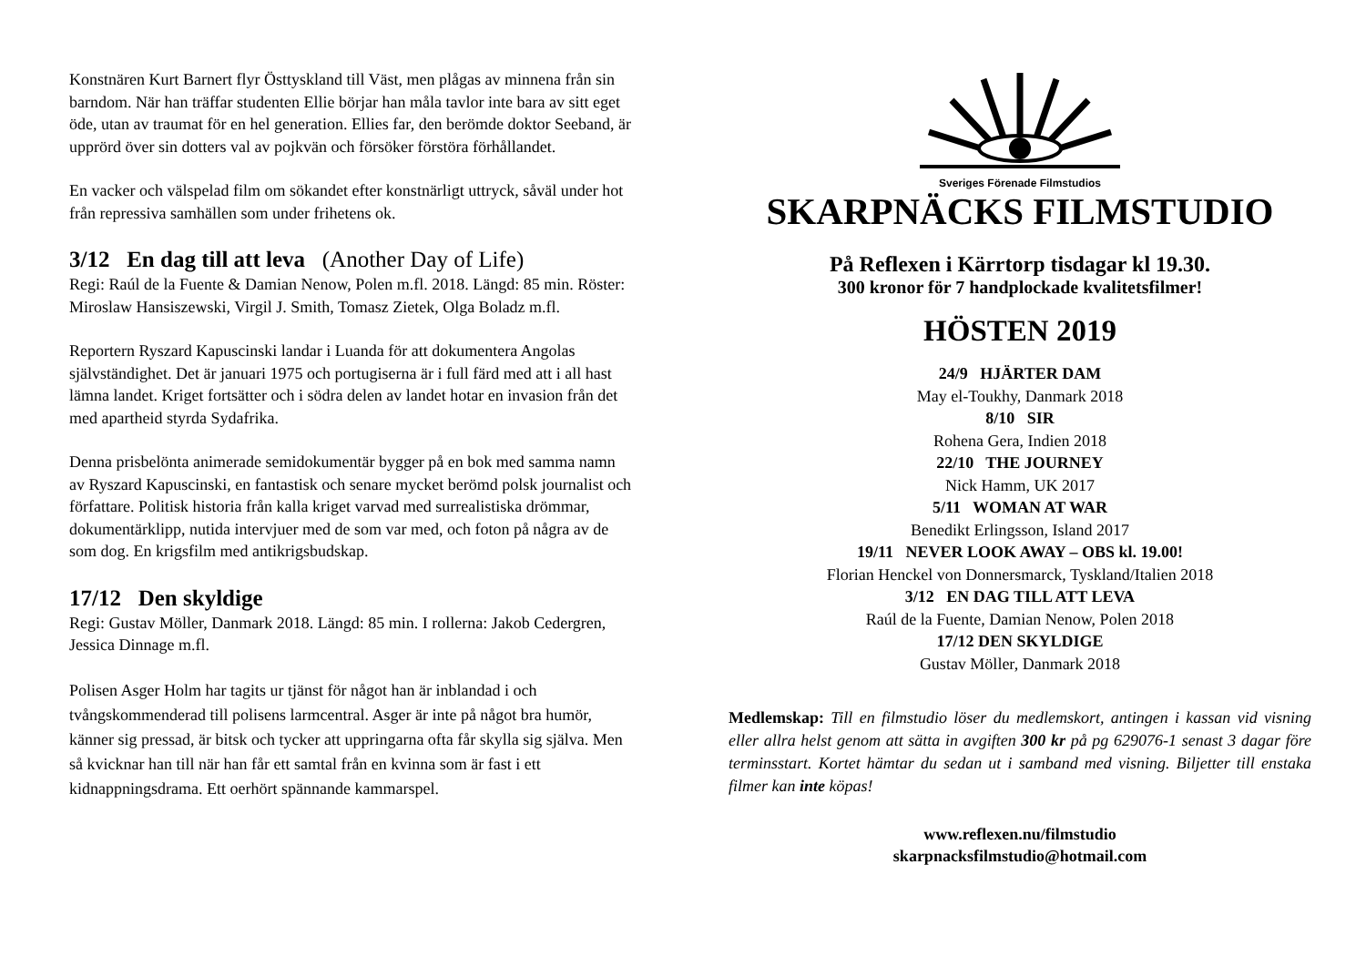Konstnären Kurt Barnert flyr Östtyskland till Väst, men plågas av minnena från sin barndom. När han träffar studenten Ellie börjar han måla tavlor inte bara av sitt eget öde, utan av traumat för en hel generation. Ellies far, den berömde doktor Seeband, är upprörd över sin dotters val av pojkvän och försöker förstöra förhållandet.
En vacker och välspelad film om sökandet efter konstnärligt uttryck, såväl under hot från repressiva samhällen som under frihetens ok.
3/12 En dag till att leva (Another Day of Life)
Regi: Raúl de la Fuente & Damian Nenow, Polen m.fl. 2018. Längd: 85 min. Röster: Miroslaw Hansiszewski, Virgil J. Smith, Tomasz Zietek, Olga Boladz m.fl.
Reportern Ryszard Kapuscinski landar i Luanda för att dokumentera Angolas självständighet. Det är januari 1975 och portugiserna är i full färd med att i all hast lämna landet. Kriget fortsätter och i södra delen av landet hotar en invasion från det med apartheid styrda Sydafrika.
Denna prisbelönta animerade semidokumentär bygger på en bok med samma namn av Ryszard Kapuscinski, en fantastisk och senare mycket berömd polsk journalist och författare. Politisk historia från kalla kriget varvad med surrealistiska drömmar, dokumentärklipp, nutida intervjuer med de som var med, och foton på några av de som dog. En krigsfilm med antikrigsbudskap.
17/12 Den skyldige
Regi: Gustav Möller, Danmark 2018. Längd: 85 min. I rollerna: Jakob Cedergren, Jessica Dinnage m.fl.
Polisen Asger Holm har tagits ur tjänst för något han är inblandad i och tvångskommenderad till polisens larmcentral. Asger är inte på något bra humör, känner sig pressad, är bitsk och tycker att uppringarna ofta får skylla sig själva. Men så kvicknar han till när han får ett samtal från en kvinna som är fast i ett kidnappningsdrama. Ett oerhört spännande kammarspel.
Sveriges Förenade Filmstudios
SKARPNÄCKS FILMSTUDIO
På Reflexen i Kärrtorp tisdagar kl 19.30.
300 kronor för 7 handplockade kvalitetsfilmer!
HÖSTEN 2019
24/9 HJÄRTER DAM
May el-Toukhy, Danmark 2018
8/10 SIR
Rohena Gera, Indien 2018
22/10 THE JOURNEY
Nick Hamm, UK 2017
5/11 WOMAN AT WAR
Benedikt Erlingsson, Island 2017
19/11 NEVER LOOK AWAY – OBS kl. 19.00!
Florian Henckel von Donnersmarck, Tyskland/Italien 2018
3/12 EN DAG TILL ATT LEVA
Raúl de la Fuente, Damian Nenow, Polen 2018
17/12 DEN SKYLDIGE
Gustav Möller, Danmark 2018
Medlemskap: Till en filmstudio löser du medlemskort, antingen i kassan vid visning eller allra helst genom att sätta in avgiften 300 kr på pg 629076-1 senast 3 dagar före terminsstart. Kortet hämtar du sedan ut i samband med visning. Biljetter till enstaka filmer kan inte köpas!
www.reflexen.nu/filmstudio
skarpnacksfilmstudio@hotmail.com